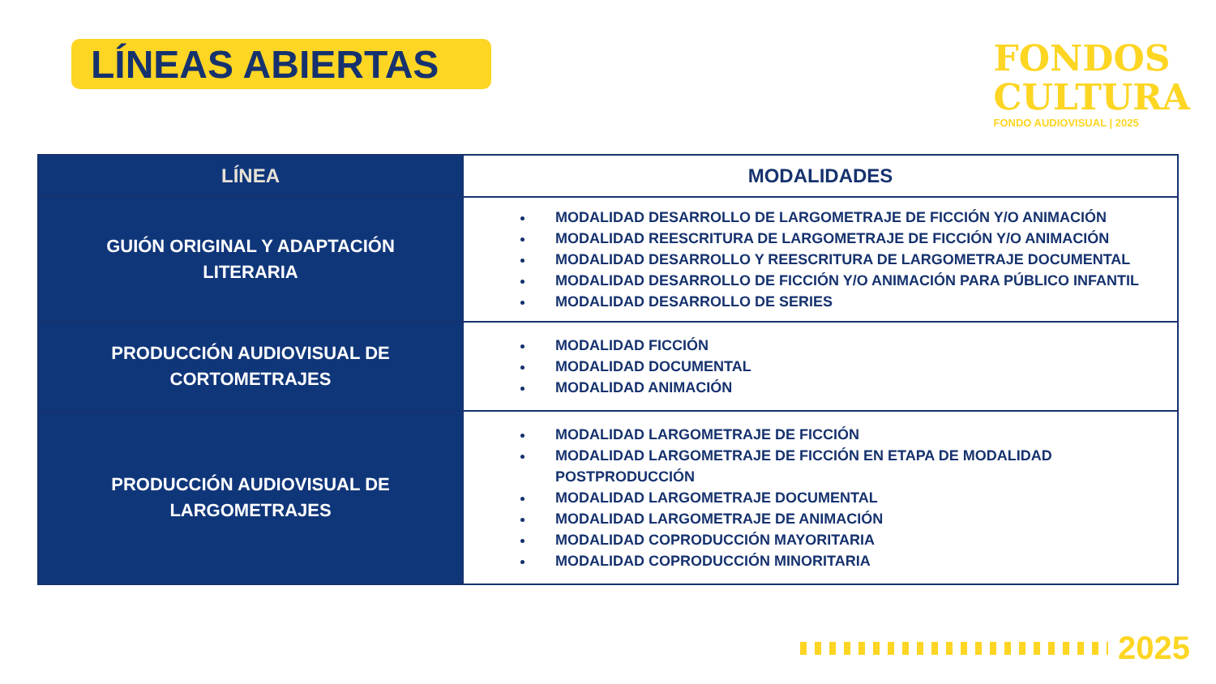LÍNEAS ABIERTAS
FONDOS
CULTURA
FONDO AUDIOVISUAL | 2025
| LÍNEA | MODALIDADES |
| --- | --- |
| GUIÓN ORIGINAL Y ADAPTACIÓN LITERARIA | MODALIDAD DESARROLLO DE LARGOMETRAJE DE FICCIÓN Y/O ANIMACIÓN MODALIDAD REESCRITURA DE LARGOMETRAJE DE FICCIÓN Y/O ANIMACIÓN MODALIDAD DESARROLLO Y REESCRITURA DE LARGOMETRAJE DOCUMENTAL MODALIDAD DESARROLLO DE FICCIÓN Y/O ANIMACIÓN PARA PÚBLICO INFANTIL MODALIDAD DESARROLLO DE SERIES |
| PRODUCCIÓN AUDIOVISUAL DE CORTOMETRAJES | MODALIDAD FICCIÓN MODALIDAD DOCUMENTAL MODALIDAD ANIMACIÓN |
| PRODUCCIÓN AUDIOVISUAL DE LARGOMETRAJES | MODALIDAD LARGOMETRAJE DE FICCIÓN MODALIDAD LARGOMETRAJE DE FICCIÓN EN ETAPA DE MODALIDAD POSTPRODUCCIÓN MODALIDAD LARGOMETRAJE DOCUMENTAL MODALIDAD LARGOMETRAJE DE ANIMACIÓN MODALIDAD COPRODUCCIÓN MAYORITARIA MODALIDAD COPRODUCCIÓN MINORITARIA |
2025